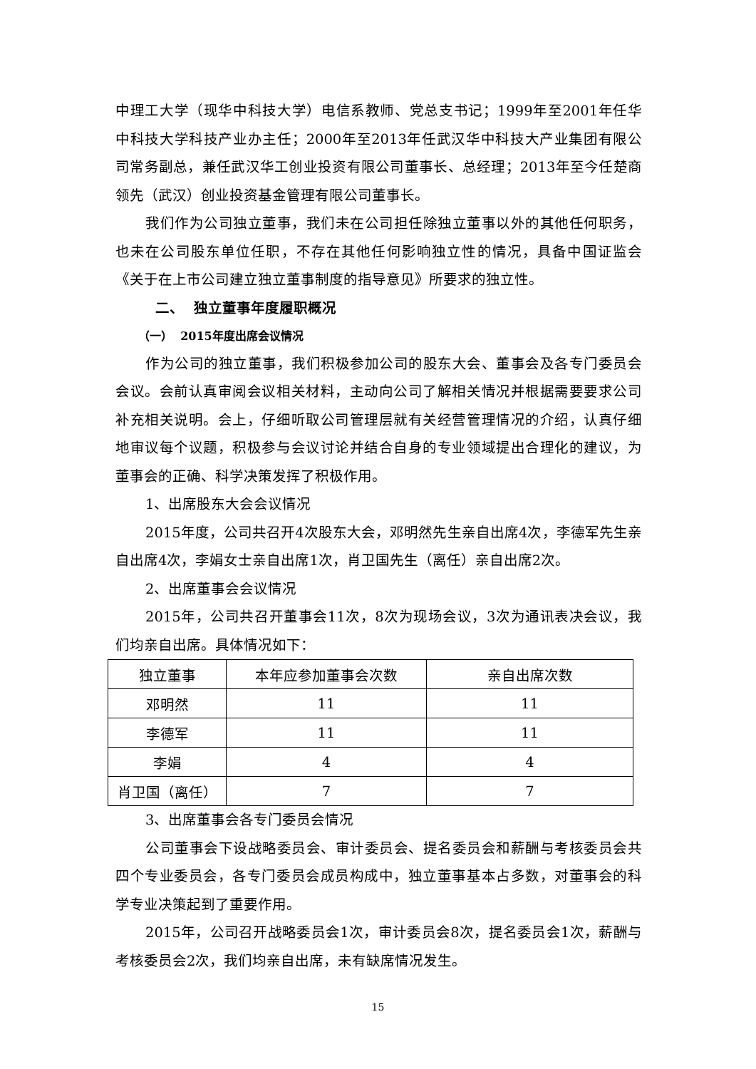中理工大学（现华中科技大学）电信系教师、党总支书记；1999年至2001年任华中科技大学科技产业办主任；2000年至2013年任武汉华中科技大产业集团有限公司常务副总，兼任武汉华工创业投资有限公司董事长、总经理；2013年至今任楚商领先（武汉）创业投资基金管理有限公司董事长。
我们作为公司独立董事，我们未在公司担任除独立董事以外的其他任何职务，也未在公司股东单位任职，不存在其他任何影响独立性的情况，具备中国证监会《关于在上市公司建立独立董事制度的指导意见》所要求的独立性。
二、 独立董事年度履职概况
（一） 2015年度出席会议情况
作为公司的独立董事，我们积极参加公司的股东大会、董事会及各专门委员会会议。会前认真审阅会议相关材料，主动向公司了解相关情况并根据需要要求公司补充相关说明。会上，仔细听取公司管理层就有关经营管理情况的介绍，认真仔细地审议每个议题，积极参与会议讨论并结合自身的专业领域提出合理化的建议，为董事会的正确、科学决策发挥了积极作用。
1、出席股东大会会议情况
2015年度，公司共召开4次股东大会，邓明然先生亲自出席4次，李德军先生亲自出席4次，李娟女士亲自出席1次，肖卫国先生（离任）亲自出席2次。
2、出席董事会会议情况
2015年，公司共召开董事会11次，8次为现场会议，3次为通讯表决会议，我们均亲自出席。具体情况如下：
| 独立董事 | 本年应参加董事会次数 | 亲自出席次数 |
| 邓明然 | 11 | 11 |
| 李德军 | 11 | 11 |
| 李娟 | 4 | 4 |
| 肖卫国（离任） | 7 | 7 |
3、出席董事会各专门委员会情况
公司董事会下设战略委员会、审计委员会、提名委员会和薪酬与考核委员会共四个专业委员会，各专门委员会成员构成中，独立董事基本占多数，对董事会的科学专业决策起到了重要作用。
2015年，公司召开战略委员会1次，审计委员会8次，提名委员会1次，薪酬与考核委员会2次，我们均亲自出席，未有缺席情况发生。
15